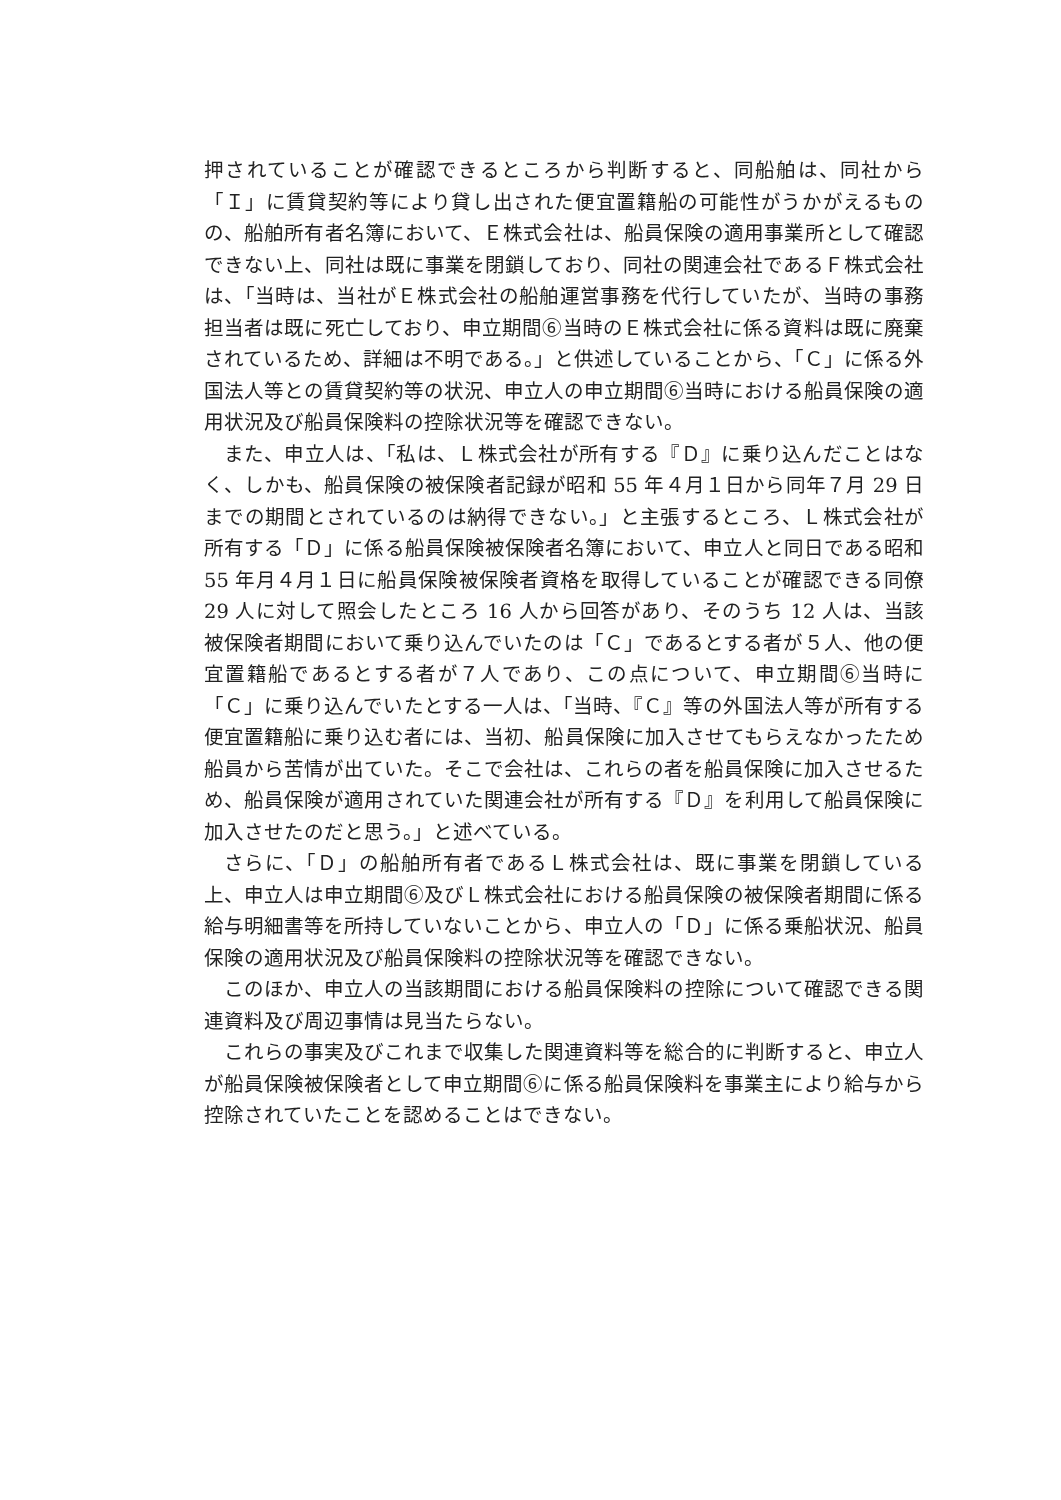押されていることが確認できるところから判断すると、同船舶は、同社から「Ｉ」に賃貸契約等により貸し出された便宜置籍船の可能性がうかがえるものの、船舶所有者名簿において、Ｅ株式会社は、船員保険の適用事業所として確認できない上、同社は既に事業を閉鎖しており、同社の関連会社であるＦ株式会社は、「当時は、当社がＥ株式会社の船舶運営事務を代行していたが、当時の事務担当者は既に死亡しており、申立期間⑥当時のＥ株式会社に係る資料は既に廃棄されているため、詳細は不明である。」と供述していることから、「Ｃ」に係る外国法人等との賃貸契約等の状況、申立人の申立期間⑥当時における船員保険の適用状況及び船員保険料の控除状況等を確認できない。
また、申立人は、「私は、Ｌ株式会社が所有する『Ｄ』に乗り込んだことはなく、しかも、船員保険の被保険者記録が昭和 55 年４月１日から同年７月 29 日までの期間とされているのは納得できない。」と主張するところ、Ｌ株式会社が所有する「Ｄ」に係る船員保険被保険者名簿において、申立人と同日である昭和 55 年月４月１日に船員保険被保険者資格を取得していることが確認できる同僚 29 人に対して照会したところ 16 人から回答があり、そのうち 12 人は、当該被保険者期間において乗り込んでいたのは「Ｃ」であるとする者が５人、他の便宜置籍船であるとする者が７人であり、この点について、申立期間⑥当時に「Ｃ」に乗り込んでいたとする一人は、「当時、『Ｃ』等の外国法人等が所有する便宜置籍船に乗り込む者には、当初、船員保険に加入させてもらえなかったため船員から苦情が出ていた。そこで会社は、これらの者を船員保険に加入させるため、船員保険が適用されていた関連会社が所有する『Ｄ』を利用して船員保険に加入させたのだと思う。」と述べている。
さらに、「Ｄ」の船舶所有者であるＬ株式会社は、既に事業を閉鎖している上、申立人は申立期間⑥及びＬ株式会社における船員保険の被保険者期間に係る給与明細書等を所持していないことから、申立人の「Ｄ」に係る乗船状況、船員保険の適用状況及び船員保険料の控除状況等を確認できない。
このほか、申立人の当該期間における船員保険料の控除について確認できる関連資料及び周辺事情は見当たらない。
これらの事実及びこれまで収集した関連資料等を総合的に判断すると、申立人が船員保険被保険者として申立期間⑥に係る船員保険料を事業主により給与から控除されていたことを認めることはできない。